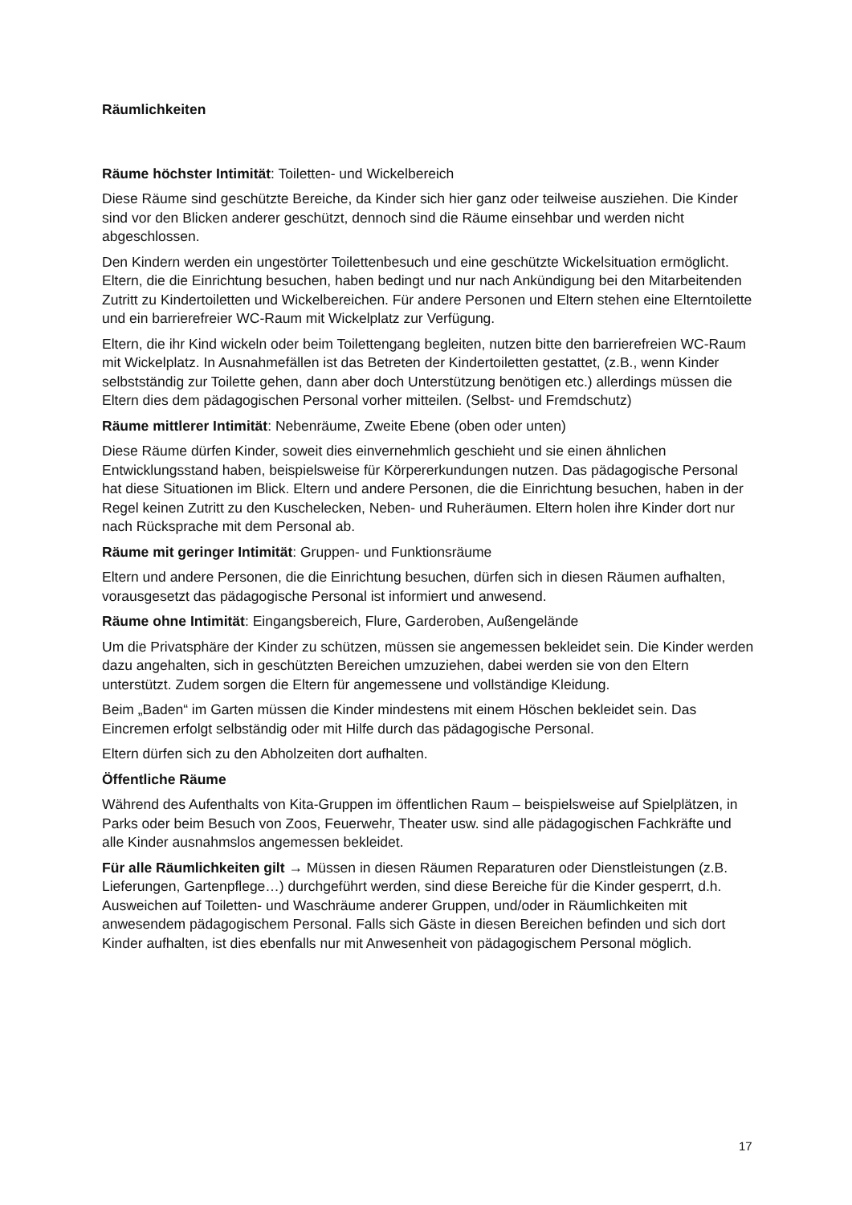Räumlichkeiten
Räume höchster Intimität: Toiletten- und Wickelbereich
Diese Räume sind geschützte Bereiche, da Kinder sich hier ganz oder teilweise ausziehen. Die Kinder sind vor den Blicken anderer geschützt, dennoch sind die Räume einsehbar und werden nicht abgeschlossen.
Den Kindern werden ein ungestörter Toilettenbesuch und eine geschützte Wickelsituation ermöglicht. Eltern, die die Einrichtung besuchen, haben bedingt und nur nach Ankündigung bei den Mitarbeitenden Zutritt zu Kindertoiletten und Wickelbereichen. Für andere Personen und Eltern stehen eine Elterntoilette und ein barrierefreier WC-Raum mit Wickelplatz zur Verfügung.
Eltern, die ihr Kind wickeln oder beim Toilettengang begleiten, nutzen bitte den barrierefreien WC-Raum mit Wickelplatz. In Ausnahmefällen ist das Betreten der Kindertoiletten gestattet, (z.B., wenn Kinder selbstständig zur Toilette gehen, dann aber doch Unterstützung benötigen etc.) allerdings müssen die Eltern dies dem pädagogischen Personal vorher mitteilen. (Selbst- und Fremdschutz)
Räume mittlerer Intimität: Nebenräume, Zweite Ebene (oben oder unten)
Diese Räume dürfen Kinder, soweit dies einvernehmlich geschieht und sie einen ähnlichen Entwicklungsstand haben, beispielsweise für Körpererkundungen nutzen. Das pädagogische Personal hat diese Situationen im Blick. Eltern und andere Personen, die die Einrichtung besuchen, haben in der Regel keinen Zutritt zu den Kuschelecken, Neben- und Ruheräumen. Eltern holen ihre Kinder dort nur nach Rücksprache mit dem Personal ab.
Räume mit geringer Intimität: Gruppen- und Funktionsräume
Eltern und andere Personen, die die Einrichtung besuchen, dürfen sich in diesen Räumen aufhalten, vorausgesetzt das pädagogische Personal ist informiert und anwesend.
Räume ohne Intimität: Eingangsbereich, Flure, Garderoben, Außengelände
Um die Privatsphäre der Kinder zu schützen, müssen sie angemessen bekleidet sein. Die Kinder werden dazu angehalten, sich in geschützten Bereichen umzuziehen, dabei werden sie von den Eltern unterstützt. Zudem sorgen die Eltern für angemessene und vollständige Kleidung.
Beim „Baden“ im Garten müssen die Kinder mindestens mit einem Höschen bekleidet sein. Das Eincremen erfolgt selbständig oder mit Hilfe durch das pädagogische Personal.
Eltern dürfen sich zu den Abholzeiten dort aufhalten.
Öffentliche Räume
Während des Aufenthalts von Kita-Gruppen im öffentlichen Raum – beispielsweise auf Spielplätzen, in Parks oder beim Besuch von Zoos, Feuerwehr, Theater usw. sind alle pädagogischen Fachkräfte und alle Kinder ausnahmslos angemessen bekleidet.
Für alle Räumlichkeiten gilt → Müssen in diesen Räumen Reparaturen oder Dienstleistungen (z.B. Lieferungen, Gartenpflege…) durchgeführt werden, sind diese Bereiche für die Kinder gesperrt, d.h. Ausweichen auf Toiletten- und Waschräume anderer Gruppen, und/oder in Räumlichkeiten mit anwesendem pädagogischem Personal. Falls sich Gäste in diesen Bereichen befinden und sich dort Kinder aufhalten, ist dies ebenfalls nur mit Anwesenheit von pädagogischem Personal möglich.
17